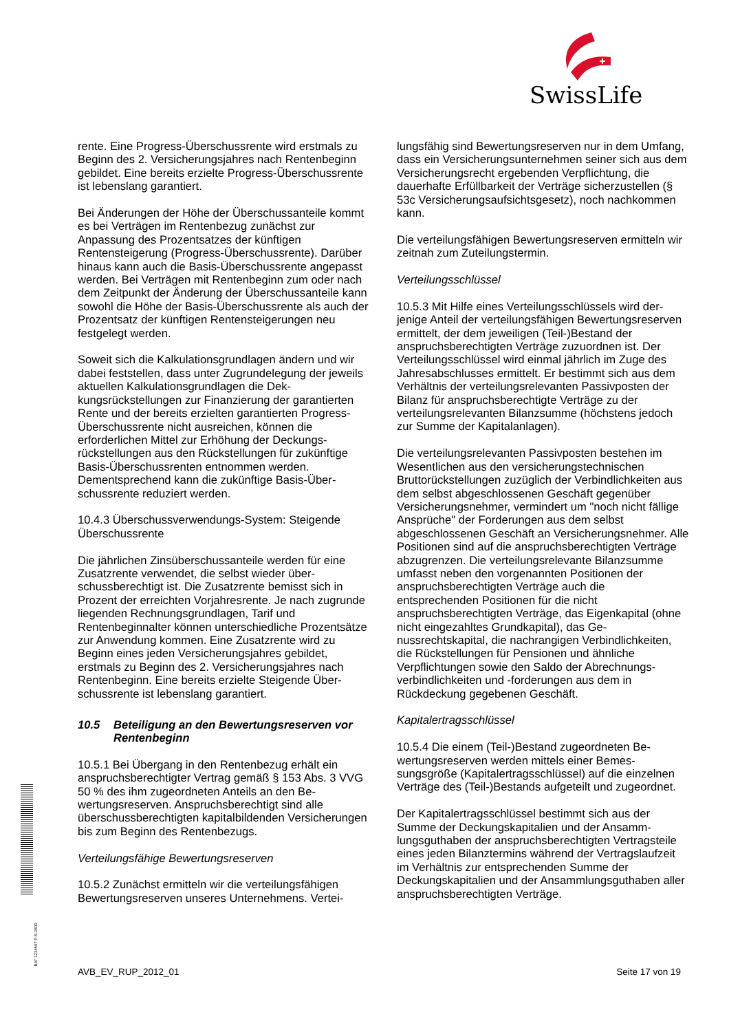SwissLife
rente. Eine Progress-Überschussrente wird erst­mals zu Beginn des 2. Versicherungsjahres nach Rentenbeginn gebildet. Eine bereits erzielte Pro­gress-Überschussrente ist lebenslang garantiert.
Bei Änderungen der Höhe der Überschussanteile kommt es bei Verträgen im Rentenbezug zunächst zur Anpassung des Prozentsatzes der künftigen Rentensteigerung (Progress-Überschussrente). Darüber hinaus kann auch die Basis-Überschuss­rente angepasst werden. Bei Verträgen mit Renten­beginn zum oder nach dem Zeitpunkt der Änderung der Überschussanteile kann sowohl die Höhe der Basis-Überschussrente als auch der Prozentsatz der künftigen Rentensteigerungen neu festgelegt werden.
Soweit sich die Kalkulationsgrundlagen ändern und wir dabei feststellen, dass unter Zugrundelegung der jeweils aktuellen Kalkulationsgrundlagen die Dek­kungsrückstellungen zur Finanzierung der garantier­ten Rente und der bereits erzielten garantierten Pro­gress-Überschussrente nicht ausreichen, können die erforderlichen Mittel zur Erhöhung der Deckungs­rückstellungen aus den Rückstellungen für zukünftige Basis-Überschussrenten entnommen werden. Dementsprechend kann die zukünftige Basis-Über­schussrente reduziert werden.
10.4.3 Überschussverwendungs-System: Steigende Überschussrente
Die jährlichen Zinsüberschussanteile werden für eine Zusatzrente verwendet, die selbst wieder über­schussberechtigt ist. Die Zusatzrente bemisst sich in Prozent der erreichten Vorjahresrente. Je nach zu­grunde liegenden Rechnungsgrundlagen, Tarif und Rentenbeginnalter können unterschiedliche Prozent­sätze zur Anwendung kommen. Eine Zusatzrente wird zu Beginn eines jeden Versicherungsjahres gebildet, erstmals zu Beginn des 2. Versicherungsjahres nach Rentenbeginn. Eine bereits erzielte Steigende Über­schussrente ist lebenslang garantiert.
10.5 Beteiligung an den Bewertungsreserven vor Rentenbeginn
10.5.1 Bei Übergang in den Rentenbezug erhält ein anspruchsberechtigter Vertrag gemäß § 153 Abs. 3 VVG 50 % des ihm zugeordneten Anteils an den Be­wertungsreserven. Anspruchsberechtigt sind alle überschussberechtigten kapitalbildenden Versiche­rungen bis zum Beginn des Rentenbezugs.
Verteilungsfähige Bewertungsreserven
10.5.2 Zunächst ermitteln wir die verteilungsfähigen Bewertungsreserven unseres Unternehmens. Vertei-
lungsfähig sind Bewertungsreserven nur in dem Umfang, dass ein Versicherungsunternehmen seiner sich aus dem Versicherungsrecht ergebenden Ver­pflichtung, die dauerhafte Erfüllbarkeit der Verträge sicherzustellen (§ 53c Versicherungsaufsichtsge­setz), noch nachkommen kann.
Die verteilungsfähigen Bewertungsreserven ermitteln wir zeitnah zum Zuteilungstermin.
Verteilungsschlüssel
10.5.3 Mit Hilfe eines Verteilungsschlüssels wird der­jenige Anteil der verteilungsfähigen Bewertungsre­serven ermittelt, der dem jeweiligen (Teil-)Bestand der anspruchsberechtigten Verträge zuzuordnen ist. Der Verteilungsschlüssel wird einmal jährlich im Zuge des Jahresabschlusses ermittelt. Er bestimmt sich aus dem Verhältnis der verteilungsrelevanten Passivpo­sten der Bilanz für anspruchsberechtigte Verträge zu der verteilungsrelevanten Bilanzsumme (höchstens jedoch zur Summe der Kapitalanlagen).
Die verteilungsrelevanten Passivposten bestehen im Wesentlichen aus den versicherungstechnischen Bruttorückstellungen zuzüglich der Verbindlichkeiten aus dem selbst abgeschlossenen Geschäft gegen­über Versicherungsnehmer, vermindert um "noch nicht fällige Ansprüche" der Forderungen aus dem selbst abgeschlossenen Geschäft an Versiche­rungsnehmer. Alle Positionen sind auf die an­spruchsberechtigten Verträge abzugrenzen. Die ver­teilungsrelevante Bilanzsumme umfasst neben den vorgenannten Positionen der anspruchsberechtigten Verträge auch die entsprechenden Positionen für die nicht anspruchsberechtigten Verträge, das Eigenka­pital (ohne nicht eingezahltes Grundkapital), das Ge­nussrechtskapital, die nachrangigen Verbindlichkei­ten, die Rückstellungen für Pensionen und ähnliche Verpflichtungen sowie den Saldo der Abrechnungs­verbindlichkeiten und -forderungen aus dem in Rückdeckung gegebenen Geschäft.
Kapitalertragsschlüssel
10.5.4 Die einem (Teil-)Bestand zugeordneten Be­wertungsreserven werden mittels einer Bemes­sungsgröße (Kapitalertragsschlüssel) auf die einzel­nen Verträge des (Teil-)Bestands aufgeteilt und zu­geordnet.
Der Kapitalertragsschlüssel bestimmt sich aus der Summe der Deckungskapitalien und der Ansamm­lungsguthaben der anspruchsberechtigten Vertrags­teile eines jeden Bilanztermins während der Ver­tragslaufzeit im Verhältnis zur entsprechenden Sum­me der Deckungskapitalien und der Ansammlungs­guthaben aller anspruchsberechtigten Verträge.
BAT 1234567 P-S-1500
AVB_EV_RUP_2012_01 Seite 17 von 19